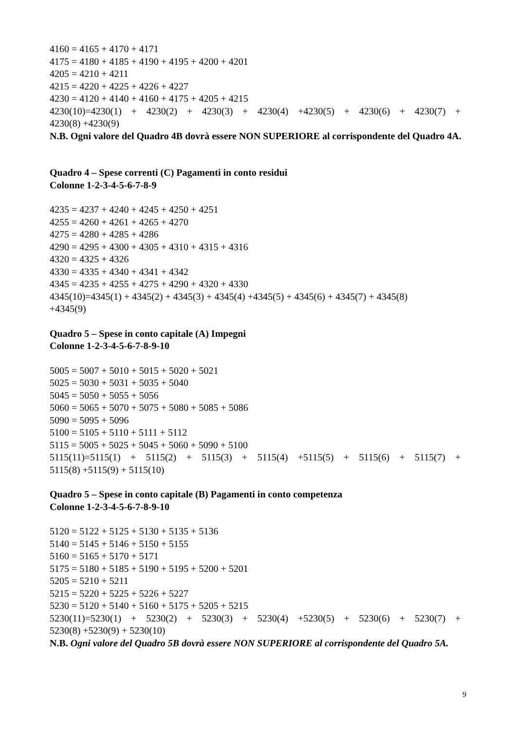4160 = 4165 + 4170 + 4171
4175 = 4180 + 4185 + 4190 + 4195 + 4200 + 4201
4205 = 4210 + 4211
4215 = 4220 + 4225 + 4226 + 4227
4230 = 4120 + 4140 + 4160 + 4175 + 4205 + 4215
4230(10)=4230(1) + 4230(2) + 4230(3) + 4230(4) +4230(5) + 4230(6) + 4230(7) + 4230(8) +4230(9)
N.B. Ogni valore del Quadro 4B dovrà essere NON SUPERIORE al corrispondente del Quadro 4A.
Quadro 4 – Spese correnti (C) Pagamenti in conto residui
Colonne 1-2-3-4-5-6-7-8-9
4235 = 4237 + 4240 + 4245 + 4250 + 4251
4255 = 4260 + 4261 + 4265 + 4270
4275 = 4280 + 4285 + 4286
4290 = 4295 + 4300 + 4305 + 4310 + 4315 + 4316
4320 = 4325 + 4326
4330 = 4335 + 4340 + 4341 + 4342
4345 = 4235 + 4255 + 4275 + 4290 + 4320 + 4330
4345(10)=4345(1) + 4345(2) + 4345(3) + 4345(4) +4345(5) + 4345(6) + 4345(7) + 4345(8)
+4345(9)
Quadro 5 – Spese in conto capitale (A) Impegni
Colonne 1-2-3-4-5-6-7-8-9-10
5005 = 5007 + 5010 + 5015 + 5020 + 5021
5025 = 5030 + 5031 + 5035 + 5040
5045 = 5050 + 5055 + 5056
5060 = 5065 + 5070 + 5075 + 5080 + 5085 + 5086
5090 = 5095 + 5096
5100 = 5105 + 5110 + 5111 + 5112
5115 = 5005 + 5025 + 5045 + 5060 + 5090 + 5100
5115(11)=5115(1) + 5115(2) + 5115(3) + 5115(4) +5115(5) + 5115(6) + 5115(7) + 5115(8) +5115(9) + 5115(10)
Quadro 5 – Spese in conto capitale (B) Pagamenti in conto competenza
Colonne 1-2-3-4-5-6-7-8-9-10
5120 = 5122 + 5125 + 5130 + 5135 + 5136
5140 = 5145 + 5146 + 5150 + 5155
5160 = 5165 + 5170 + 5171
5175 = 5180 + 5185 + 5190 + 5195 + 5200 + 5201
5205 = 5210 + 5211
5215 = 5220 + 5225 + 5226 + 5227
5230 = 5120 + 5140 + 5160 + 5175 + 5205 + 5215
5230(11)=5230(1) + 5230(2) + 5230(3) + 5230(4) +5230(5) + 5230(6) + 5230(7) + 5230(8) +5230(9) + 5230(10)
N.B. Ogni valore del Quadro 5B dovrà essere NON SUPERIORE al corrispondente del Quadro 5A.
9